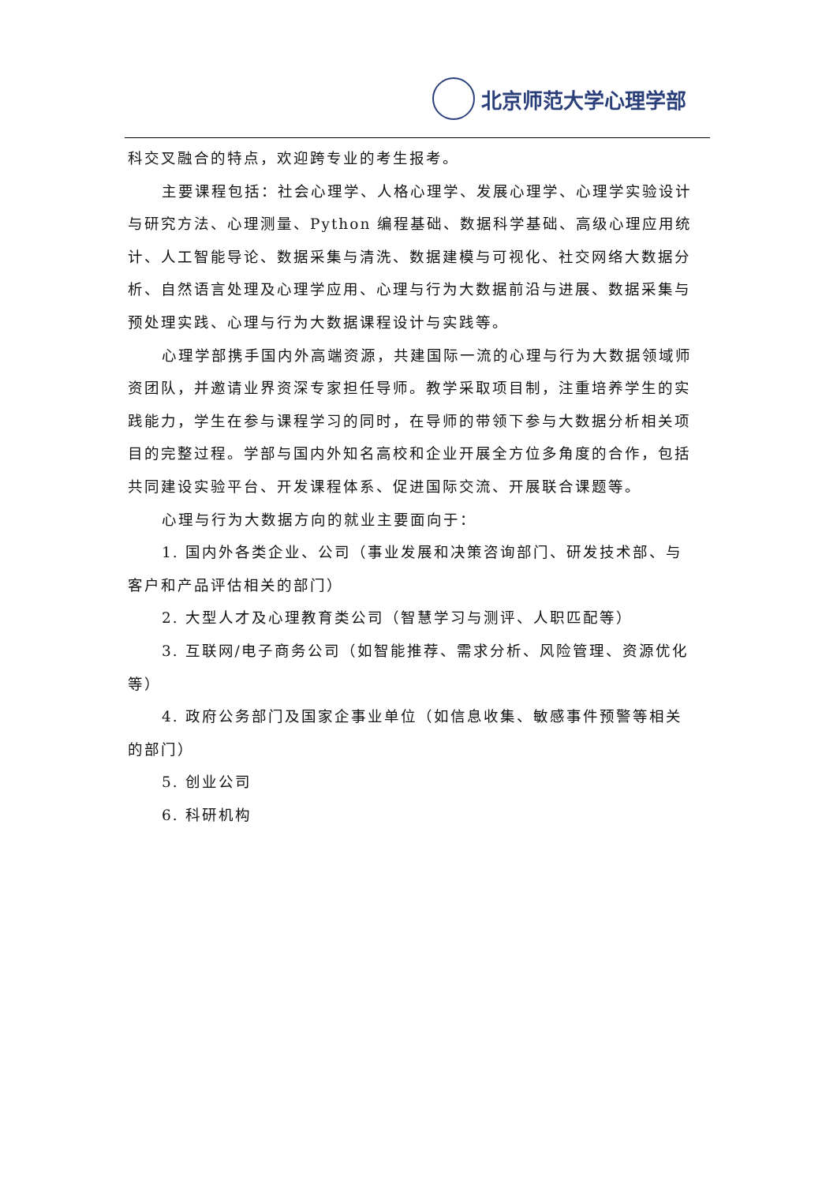北京师范大学心理学部
科交叉融合的特点，欢迎跨专业的考生报考。
主要课程包括：社会心理学、人格心理学、发展心理学、心理学实验设计与研究方法、心理测量、Python 编程基础、数据科学基础、高级心理应用统计、人工智能导论、数据采集与清洗、数据建模与可视化、社交网络大数据分析、自然语言处理及心理学应用、心理与行为大数据前沿与进展、数据采集与预处理实践、心理与行为大数据课程设计与实践等。
心理学部携手国内外高端资源，共建国际一流的心理与行为大数据领域师资团队，并邀请业界资深专家担任导师。教学采取项目制，注重培养学生的实践能力，学生在参与课程学习的同时，在导师的带领下参与大数据分析相关项目的完整过程。学部与国内外知名高校和企业开展全方位多角度的合作，包括共同建设实验平台、开发课程体系、促进国际交流、开展联合课题等。
心理与行为大数据方向的就业主要面向于：
1. 国内外各类企业、公司（事业发展和决策咨询部门、研发技术部、与客户和产品评估相关的部门）
2. 大型人才及心理教育类公司（智慧学习与测评、人职匹配等）
3. 互联网/电子商务公司（如智能推荐、需求分析、风险管理、资源优化等）
4. 政府公务部门及国家企事业单位（如信息收集、敏感事件预警等相关的部门）
5. 创业公司
6. 科研机构